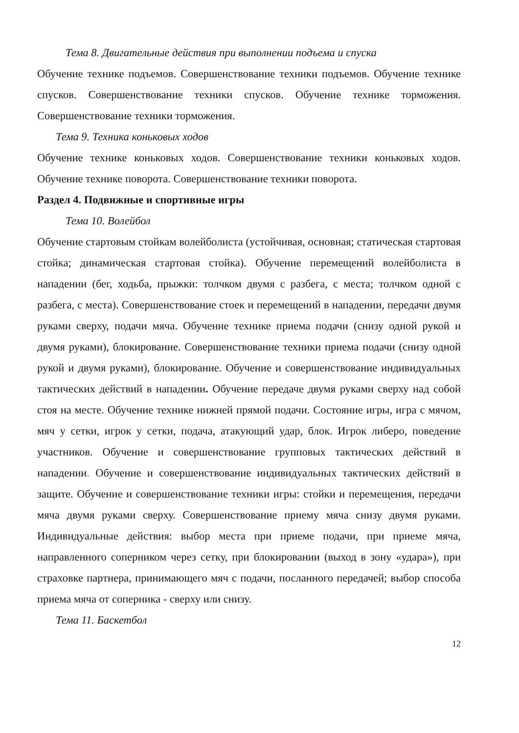Тема 8. Двигательные действия при выполнении подъема и спуска
Обучение технике подъемов. Совершенствование техники подъемов. Обучение технике спусков. Совершенствование техники спусков. Обучение технике торможения. Совершенствование техники торможения.
Тема 9. Техника коньковых ходов
Обучение технике коньковых ходов. Совершенствование техники коньковых ходов. Обучение технике поворота. Совершенствование техники поворота.
Раздел 4. Подвижные и спортивные игры
Тема 10. Волейбол
Обучение стартовым стойкам волейболиста (устойчивая, основная; статическая стартовая стойка; динамическая стартовая стойка). Обучение перемещений волейболиста в нападении (бег, ходьба, прыжки: толчком двумя с разбега, с места; толчком одной с разбега, с места). Совершенствование стоек и перемещений в нападении, передачи двумя руками сверху, подачи мяча. Обучение технике приема подачи (снизу одной рукой и двумя руками), блокирование. Совершенствование техники приема подачи (снизу одной рукой и двумя руками), блокирование. Обучение и совершенствование индивидуальных тактических действий в нападении. Обучение передаче двумя руками сверху над собой стоя на месте. Обучение технике нижней прямой подачи. Состояние игры, игра с мячом, мяч у сетки, игрок у сетки, подача, атакующий удар, блок. Игрок либеро, поведение участников. Обучение и совершенствование групповых тактических действий в нападении. Обучение и совершенствование индивидуальных тактических действий в защите. Обучение и совершенствование техники игры: стойки и перемещения, передачи мяча двумя руками сверху. Совершенствование приему мяча снизу двумя руками. Индивидуальные действия: выбор места при приеме подачи, при приеме мяча, направленного соперником через сетку, при блокировании (выход в зону «удара»), при страховке партнера, принимающего мяч с подачи, посланного передачей; выбор способа приема мяча от соперника - сверху или снизу.
Тема 11. Баскетбол
12